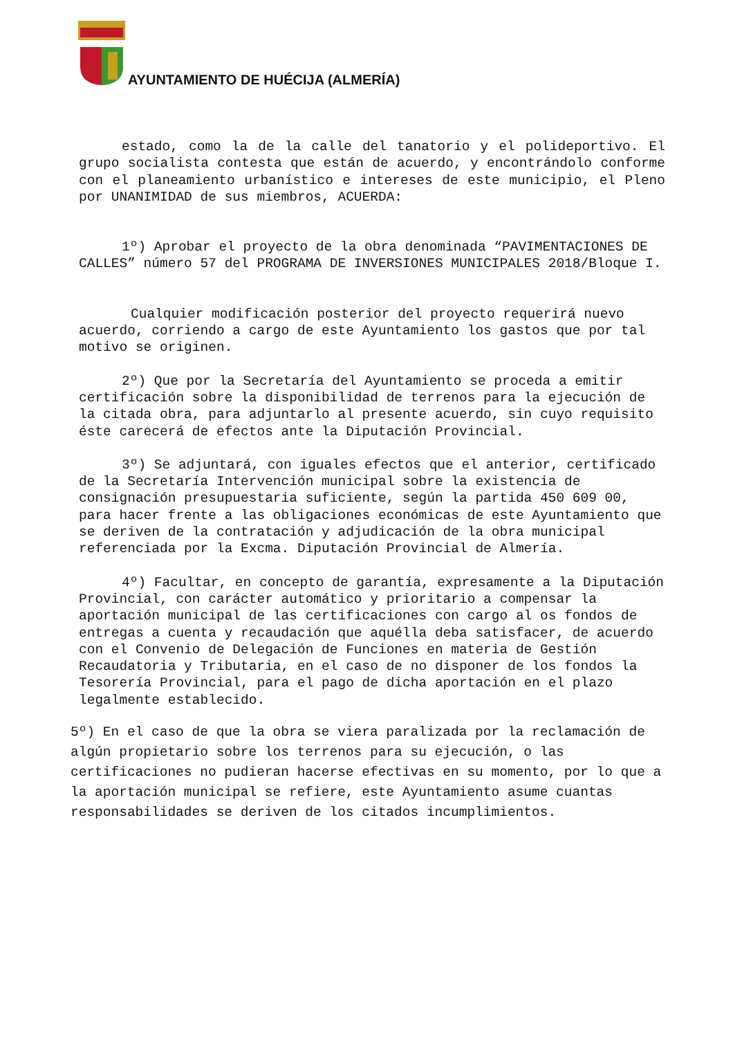AYUNTAMIENTO DE HUÉCIJA (ALMERÍA)
estado, como la de la calle del tanatorio y el polideportivo. El grupo socialista contesta que están de acuerdo, y encontrándolo conforme con el planeamiento urbanístico e intereses de este municipio, el Pleno por UNANIMIDAD de sus miembros, ACUERDA:
1º) Aprobar el proyecto de la obra denominada “PAVIMENTACIONES DE CALLES” número 57 del PROGRAMA DE INVERSIONES MUNICIPALES 2018/Bloque I.
Cualquier modificación posterior del proyecto requerirá nuevo acuerdo, corriendo a cargo de este Ayuntamiento los gastos que por tal motivo se originen.
2º) Que por la Secretaría del Ayuntamiento se proceda a emitir certificación sobre la disponibilidad de terrenos para la ejecución de la citada obra, para adjuntarlo al presente acuerdo, sin cuyo requisito éste carecerá de efectos ante la Diputación Provincial.
3º) Se adjuntará, con iguales efectos que el anterior, certificado de la Secretaría Intervención municipal sobre la existencia de consignación presupuestaria suficiente, según la partida 450 609 00, para hacer frente a las obligaciones económicas de este Ayuntamiento que se deriven de la contratación y adjudicación de la obra municipal referenciada por la Excma. Diputación Provincial de Almería.
4º) Facultar, en concepto de garantía, expresamente a la Diputación Provincial, con carácter automático y prioritario a compensar la aportación municipal de las certificaciones con cargo al os fondos de entregas a cuenta y recaudación que aquélla deba satisfacer, de acuerdo con el Convenio de Delegación de Funciones en materia de Gestión Recaudatoria y Tributaria, en el caso de no disponer de los fondos la Tesorería Provincial, para el pago de dicha aportación en el plazo legalmente establecido.
5º) En el caso de que la obra se viera paralizada por la reclamación de algún propietario sobre los terrenos para su ejecución, o las certificaciones no pudieran hacerse efectivas en su momento, por lo que a la aportación municipal se refiere, este Ayuntamiento asume cuantas responsabilidades se deriven de los citados incumplimientos.